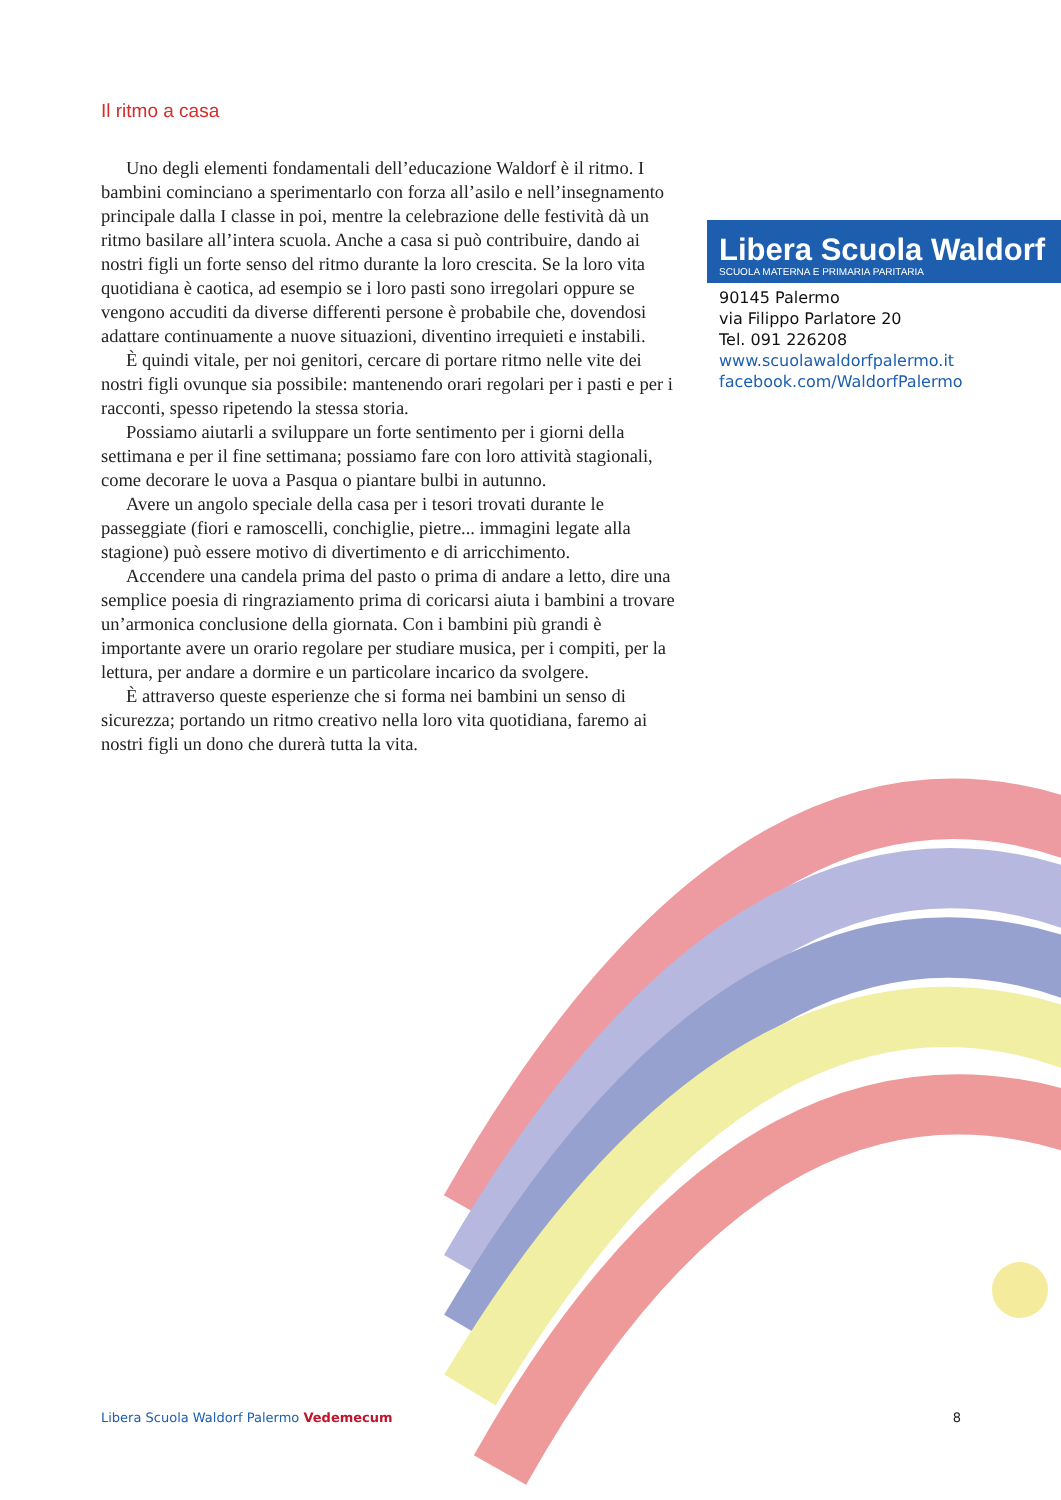Il ritmo a casa
Uno degli elementi fondamentali dell’educazione Waldorf è il ritmo. I bambini cominciano a sperimentarlo con forza all’asilo e nell’insegnamento principale dalla I classe in poi, mentre la celebrazione delle festività dà un ritmo basilare all’intera scuola. Anche a casa si può contribuire, dando ai nostri figli un forte senso del ritmo durante la loro crescita. Se la loro vita quotidiana è caotica, ad esempio se i loro pasti sono irregolari oppure se vengono accuditi da diverse differenti persone è probabile che, dovendosi adattare continuamente a nuove situazioni, diventino irrequieti e instabili.
È quindi vitale, per noi genitori, cercare di portare ritmo nelle vite dei nostri figli ovunque sia possibile: mantenendo orari regolari per i pasti e per i racconti, spesso ripetendo la stessa storia.
Possiamo aiutarli a sviluppare un forte sentimento per i giorni della settimana e per il fine settimana; possiamo fare con loro attività stagionali, come decorare le uova a Pasqua o piantare bulbi in autunno.
Avere un angolo speciale della casa per i tesori trovati durante le passeggiate (fiori e ramoscelli, conchiglie, pietre... immagini legate alla stagione) può essere motivo di divertimento e di arricchimento.
Accendere una candela prima del pasto o prima di andare a letto, dire una semplice poesia di ringraziamento prima di coricarsi aiuta i bambini a trovare un’armonica conclusione della giornata. Con i bambini più grandi è importante avere un orario regolare per studiare musica, per i compiti, per la lettura, per andare a dormire e un particolare incarico da svolgere.
È attraverso queste esperienze che si forma nei bambini un senso di sicurezza; portando un ritmo creativo nella loro vita quotidiana, faremo ai nostri figli un dono che durerà tutta la vita.
Libera Scuola Waldorf
SCUOLA MATERNA E PRIMARIA PARITARIA
90145 Palermo
via Filippo Parlatore 20
Tel. 091 226208
www.scuolawaldorfpalermo.it
facebook.com/WaldorfPalermo
Libera Scuola Waldorf Palermo Vedemecum 8